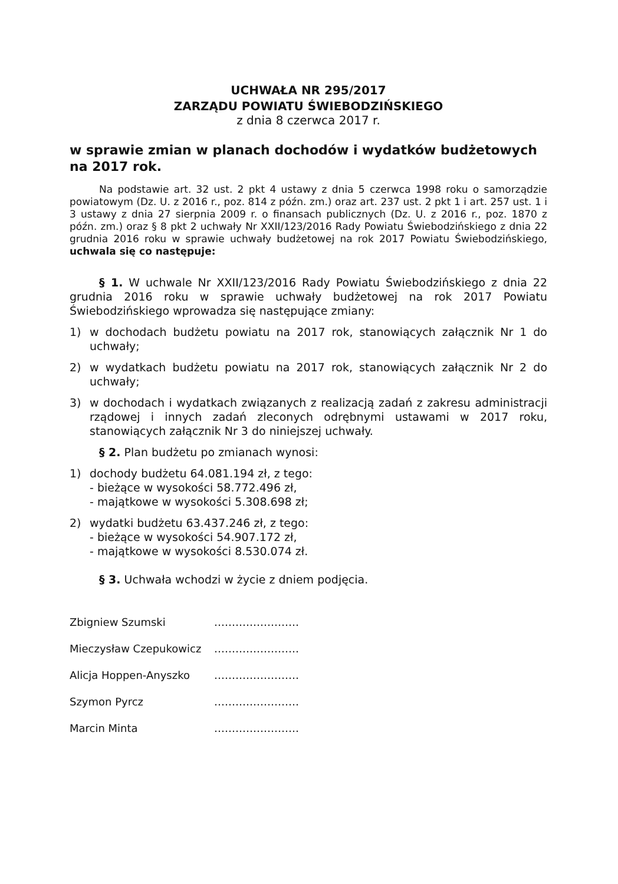UCHWAŁA NR 295/2017
ZARZĄDU POWIATU ŚWIEBODZIŃSKIEGO
z dnia 8 czerwca 2017 r.
w sprawie zmian w planach dochodów i wydatków budżetowych na 2017 rok.
Na podstawie art. 32 ust. 2 pkt 4 ustawy z dnia 5 czerwca 1998 roku o samorządzie powiatowym (Dz. U. z 2016 r., poz. 814 z późn. zm.) oraz art. 237 ust. 2 pkt 1 i art. 257 ust. 1 i 3 ustawy z dnia 27 sierpnia 2009 r. o finansach publicznych (Dz. U. z 2016 r., poz. 1870 z późn. zm.) oraz § 8 pkt 2 uchwały Nr XXII/123/2016 Rady Powiatu Świebodzińskiego z dnia 22 grudnia 2016 roku w sprawie uchwały budżetowej na rok 2017 Powiatu Świebodzińskiego, uchwala się co następuje:
§ 1. W uchwale Nr XXII/123/2016 Rady Powiatu Świebodzińskiego z dnia 22 grudnia 2016 roku w sprawie uchwały budżetowej na rok 2017 Powiatu Świebodzińskiego wprowadza się następujące zmiany:
1) w dochodach budżetu powiatu na 2017 rok, stanowiących załącznik Nr 1 do uchwały;
2) w wydatkach budżetu powiatu na 2017 rok, stanowiących załącznik Nr 2 do uchwały;
3) w dochodach i wydatkach związanych z realizacją zadań z zakresu administracji rządowej i innych zadań zleconych odrębnymi ustawami w 2017 roku, stanowiących załącznik Nr 3 do niniejszej uchwały.
§ 2. Plan budżetu po zmianach wynosi:
1) dochody budżetu 64.081.194 zł, z tego:
- bieżące w wysokości 58.772.496 zł,
- majątkowe w wysokości 5.308.698 zł;
2) wydatki budżetu 63.437.246 zł, z tego:
- bieżące w wysokości 54.907.172 zł,
- majątkowe w wysokości 8.530.074 zł.
§ 3. Uchwała wchodzi w życie z dniem podjęcia.
Zbigniew Szumski ……………………
Mieczysław Czepukowicz ……………………
Alicja Hoppen-Anyszko ……………………
Szymon Pyrcz ……………………
Marcin Minta ……………………